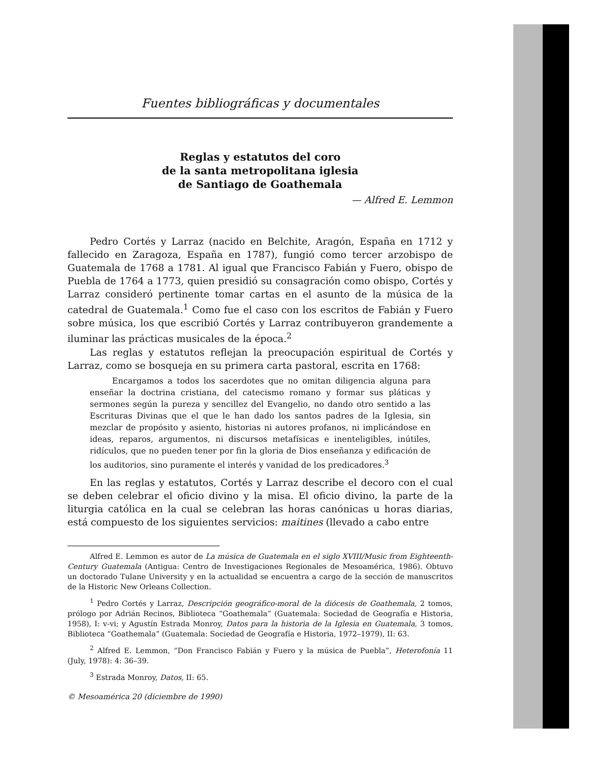Fuentes bibliográficas y documentales
Reglas y estatutos del coro
de la santa metropolitana iglesia
de Santiago de Goathemala
— Alfred E. Lemmon
Pedro Cortés y Larraz (nacido en Belchite, Aragón, España en 1712 y fallecido en Zaragoza, España en 1787), fungió como tercer arzobispo de Guatemala de 1768 a 1781. Al igual que Francisco Fabián y Fuero, obispo de Puebla de 1764 a 1773, quien presidió su consagración como obispo, Cortés y Larraz consideró pertinente tomar cartas en el asunto de la música de la catedral de Guatemala.<sup>1</sup> Como fue el caso con los escritos de Fabián y Fuero sobre música, los que escribió Cortés y Larraz contribuyeron grandemente a iluminar las prácticas musicales de la época.<sup>2</sup>
Las reglas y estatutos reflejan la preocupación espiritual de Cortés y Larraz, como se bosqueja en su primera carta pastoral, escrita en 1768:
Encargamos a todos los sacerdotes que no omitan diligencia alguna para enseñar la doctrina cristiana, del catecismo romano y formar sus pláticas y sermones según la pureza y sencillez del Evangelio, no dando otro sentido a las Escrituras Divinas que el que le han dado los santos padres de la Iglesia, sin mezclar de propósito y asiento, historias ni autores profanos, ni implicándose en ideas, reparos, argumentos, ni discursos metafísicas e inenteligibles, inútiles, ridículos, que no pueden tener por fin la gloria de Dios enseñanza y edificación de los auditorios, sino puramente el interés y vanidad de los predicadores.<sup>3</sup>
En las reglas y estatutos, Cortés y Larraz describe el decoro con el cual se deben celebrar el oficio divino y la misa. El oficio divino, la parte de la liturgia católica en la cual se celebran las horas canónicas u horas diarias, está compuesto de los siguientes servicios: maitines (llevado a cabo entre
Alfred E. Lemmon es autor de La música de Guatemala en el siglo XVIII/Music from Eighteenth-Century Guatemala (Antigua: Centro de Investigaciones Regionales de Mesoamérica, 1986). Obtuvo un doctorado Tulane University y en la actualidad se encuentra a cargo de la sección de manuscritos de la Historic New Orleans Collection.
<sup>1</sup> Pedro Cortés y Larraz, Descripción geográfico-moral de la diócesis de Goathemala, 2 tomos, prólogo por Adrián Recinos, Biblioteca “Goathemala” (Guatemala: Sociedad de Geografía e Historia, 1958), I: v-vi; y Agustín Estrada Monroy, Datos para la historia de la Iglesia en Guatemala, 3 tomos, Biblioteca “Goathemala” (Guatemala: Sociedad de Geografía e Historia, 1972–1979), II: 63.
<sup>2</sup> Alfred E. Lemmon, “Don Francisco Fabián y Fuero y la música de Puebla”, Heterofonía 11 (July, 1978): 4: 36–39.
<sup>3</sup> Estrada Monroy, Datos, II: 65.
© Mesoamérica 20 (diciembre de 1990)